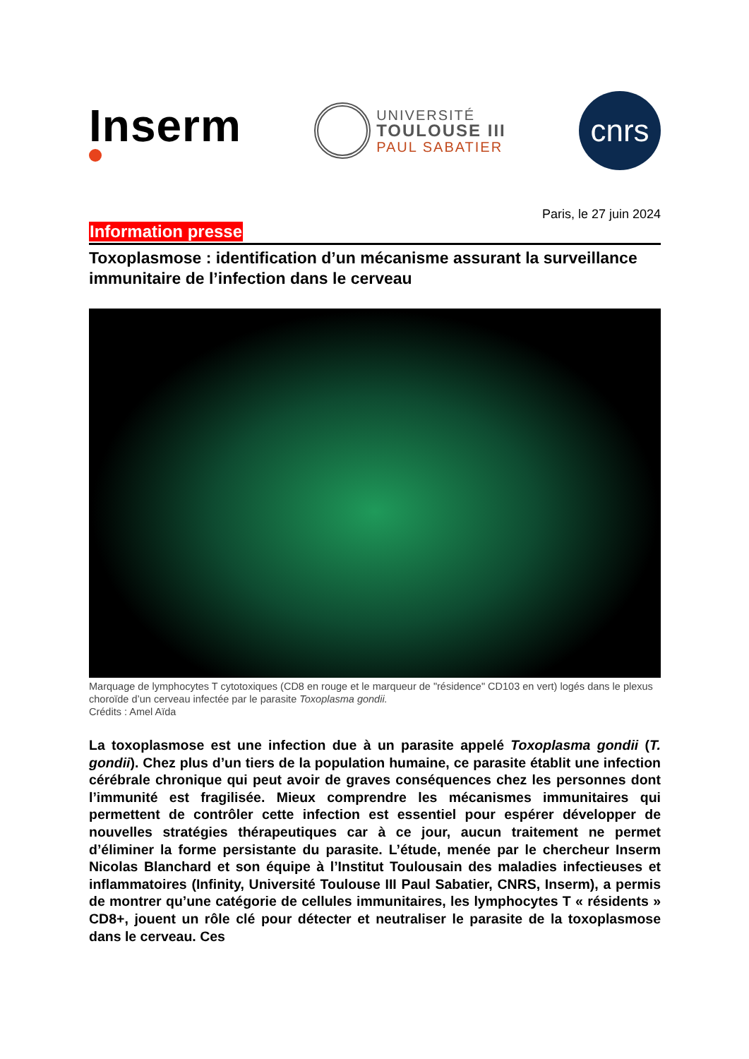Inserm
UNIVERSITÉ
TOULOUSE III
PAUL SABATIER
cnrs
Paris, le 27 juin 2024
Information presse
Toxoplasmose : identification d’un mécanisme assurant la surveillance immunitaire de l’infection dans le cerveau
Marquage de lymphocytes T cytotoxiques (CD8 en rouge et le marqueur de "résidence" CD103 en vert) logés dans le plexus choroïde d’un cerveau infectée par le parasite Toxoplasma gondii.
Crédits : Amel Aïda
La toxoplasmose est une infection due à un parasite appelé Toxoplasma gondii (T. gondii). Chez plus d’un tiers de la population humaine, ce parasite établit une infection cérébrale chronique qui peut avoir de graves conséquences chez les personnes dont l’immunité est fragilisée. Mieux comprendre les mécanismes immunitaires qui permettent de contrôler cette infection est essentiel pour espérer développer de nouvelles stratégies thérapeutiques car à ce jour, aucun traitement ne permet d’éliminer la forme persistante du parasite. L’étude, menée par le chercheur Inserm Nicolas Blanchard et son équipe à l’Institut Toulousain des maladies infectieuses et inflammatoires (Infinity, Université Toulouse III Paul Sabatier, CNRS, Inserm), a permis de montrer qu’une catégorie de cellules immunitaires, les lymphocytes T « résidents » CD8+, jouent un rôle clé pour détecter et neutraliser le parasite de la toxoplasmose dans le cerveau. Ces